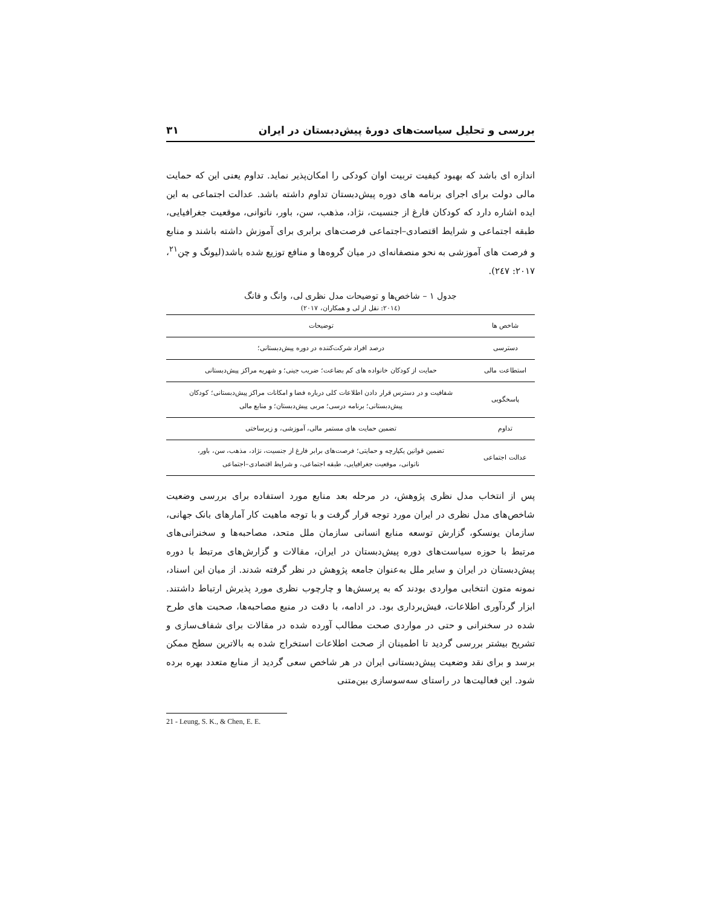بررسی و تحلیل سیاست‌های دورۀ پیش‌دبستان در ایران ۳۱
اندازه ای باشد که بهبود کیفیت تربیت اوان کودکی را امکان‌پذیر نماید. تداوم یعنی این که حمایت مالی دولت برای اجرای برنامه های دوره پیش‌دبستان تداوم داشته باشد. عدالت اجتماعی به این ایده اشاره دارد که کودکان فارغ از جنسیت، نژاد، مذهب، سن، باور، ناتوانی، موقعیت جغرافیایی، طبقه اجتماعی و شرایط اقتصادی–اجتماعی فرصت‌های برابری برای آموزش داشته باشند و منابع و فرصت های آموزشی به نحو منصفانه‌ای در میان گروه‌ها و منافع توزیع شده باشد(لیونگ و چن<sup>۲۱</sup>، ۲۰۱۷: ۲٤۷).
جدول ۱ – شاخص‌ها و توضیحات مدل نظری لی، وانگ و فانگ
(۲۰۱٤: نقل از لی و همکاران، ۲۰۱۷)
| شاخص ها | توضیحات |
| --- | --- |
| دسترسی | درصد افراد شرکت‌کننده در دوره پیش‌دبستانی؛ |
| استطاعت مالی | حمایت از کودکان خانواده های کم بضاعت؛ ضریب جینی؛ و شهریه مراکز پیش‌دبستانی |
| پاسخگویی | شفافیت و در دسترس قرار دادن اطلاعات کلی درباره فضا و امکانات مراکز پیش‌دبستانی؛ کودکان پیش‌دبستانی؛ برنامه درسی؛ مربی پیش‌دبستان؛ و منابع مالی |
| تداوم | تضمین حمایت های مستمر مالی، آموزشی، و زیرساختی |
| عدالت اجتماعی | تضمین قوانین یکپارچه و حمایتی؛ فرصت‌های برابر فارغ از جنسیت، نژاد، مذهب، سن، باور، ناتوانی، موقعیت جغرافیایی، طبقه اجتماعی، و شرایط اقتصادی–اجتماعی |
پس از انتخاب مدل نظری پژوهش، در مرحله بعد منابع مورد استفاده برای بررسی وضعیت شاخص‌های مدل نظری در ایران مورد توجه قرار گرفت و با توجه ماهیت کار آمارهای بانک جهانی، سازمان یونسکو، گزارش توسعه منابع انسانی سازمان ملل متحد، مصاحبه‌ها و سخنرانی‌های مرتبط با حوزه سیاست‌های دوره پیش‌دبستان در ایران، مقالات و گزارش‌های مرتبط با دوره پیش‌دبستان در ایران و سایر ملل به‌عنوان جامعه پژوهش در نظر گرفته شدند. از میان این اسناد، نمونه متون انتخابی مواردی بودند که به پرسش‌ها و چارچوب نظری مورد پذیرش ارتباط داشتند. ابزار گردآوری اطلاعات، فیش‌برداری بود. در ادامه، با دقت در منبع مصاحبه‌ها، صحبت های طرح شده در سخنرانی و حتی در مواردی صحت مطالب آورده شده در مقالات برای شفاف‌سازی و تشریح بیشتر بررسی گردید تا اطمینان از صحت اطلاعات استخراج شده به بالاترین سطح ممکن برسد و برای نقد وضعیت پیش‌دبستانی ایران در هر شاخص سعی گردید از منابع متعدد بهره برده شود. این فعالیت‌ها در راستای سه‌سوسازی بین‌متنی
21 - Leung, S. K., & Chen, E. E.